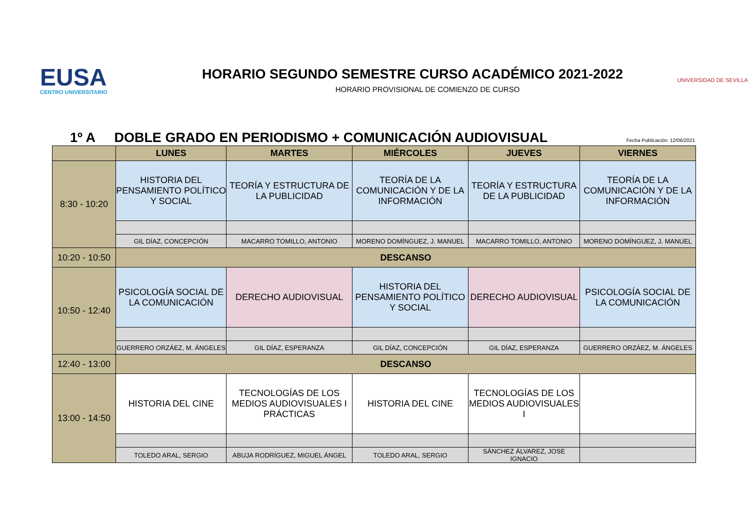EUSA
CENTRO UNIVERSITARIO
HORARIO SEGUNDO SEMESTRE CURSO ACADÉMICO 2021-2022
HORARIO PROVISIONAL DE COMIENZO DE CURSO
UNIVERSIDAD DE SEVILLA
1º A DOBLE GRADO EN PERIODISMO + COMUNICACIÓN AUDIOVISUAL Fecha Publicación: 12/06/2021
| | LUNES | MARTES | MIÉRCOLES | JUEVES | VIERNES |
| --- | --- | --- | --- | --- | --- |
| 8:30 - 10:20 | HISTORIA DEL PENSAMIENTO POLÍTICO Y SOCIAL | TEORÍA Y ESTRUCTURA DE LA PUBLICIDAD | TEORÍA DE LA COMUNICACIÓN Y DE LA INFORMACIÓN | TEORÍA Y ESTRUCTURA DE LA PUBLICIDAD | TEORÍA DE LA COMUNICACIÓN Y DE LA INFORMACIÓN |
| | GIL DÍAZ, CONCEPCIÓN | MACARRO TOMILLO, ANTONIO | MORENO DOMÍNGUEZ, J. MANUEL | MACARRO TOMILLO, ANTONIO | MORENO DOMÍNGUEZ, J. MANUEL |
| 10:20 - 10:50 | DESCANSO | | | | |
| 10:50 - 12:40 | PSICOLOGÍA SOCIAL DE LA COMUNICACIÓN | DERECHO AUDIOVISUAL | HISTORIA DEL PENSAMIENTO POLÍTICO Y SOCIAL | DERECHO AUDIOVISUAL | PSICOLOGÍA SOCIAL DE LA COMUNICACIÓN |
| | GUERRERO ORZÁEZ, M. ÁNGELES | GIL DÍAZ, ESPERANZA | GIL DÍAZ, CONCEPCIÓN | GIL DÍAZ, ESPERANZA | GUERRERO ORZÁEZ, M. ÁNGELES |
| 12:40 - 13:00 | DESCANSO | | | | |
| 13:00 - 14:50 | HISTORIA DEL CINE | TECNOLOGÍAS DE LOS MEDIOS AUDIOVISUALES I PRÁCTICAS | HISTORIA DEL CINE | TECNOLOGÍAS DE LOS MEDIOS AUDIOVISUALES I | |
| | TOLEDO ARAL, SERGIO | ABUJA RODRÍGUEZ, MIGUEL ÁNGEL | TOLEDO ARAL, SERGIO | SÁNCHEZ ÁLVAREZ, JOSE IGNACIO | |